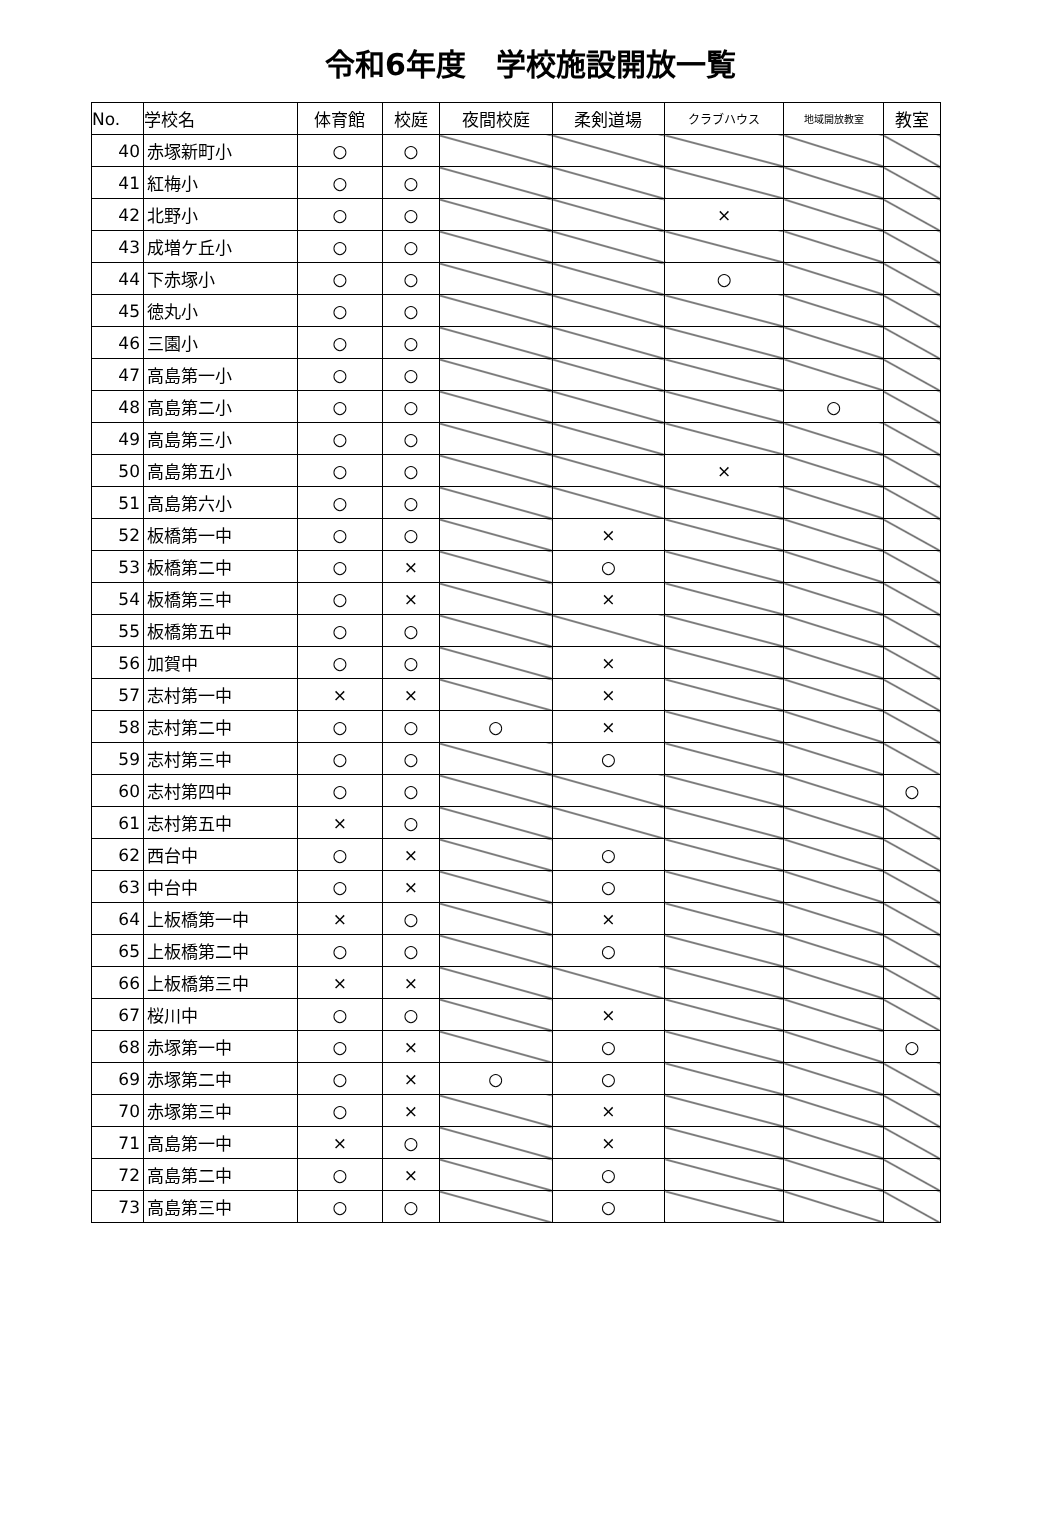令和6年度　学校施設開放一覧
| No. | 学校名 | 体育館 | 校庭 | 夜間校庭 | 柔剣道場 | クラブハウス | 地域開放教室 | 教室 |
| --- | --- | --- | --- | --- | --- | --- | --- | --- |
| 40 | 赤塚新町小 | ○ | ○ | | | | | |
| 41 | 紅梅小 | ○ | ○ | | | | | |
| 42 | 北野小 | ○ | ○ | | | × | | |
| 43 | 成増ケ丘小 | ○ | ○ | | | | | |
| 44 | 下赤塚小 | ○ | ○ | | | ○ | | |
| 45 | 徳丸小 | ○ | ○ | | | | | |
| 46 | 三園小 | ○ | ○ | | | | | |
| 47 | 高島第一小 | ○ | ○ | | | | | |
| 48 | 高島第二小 | ○ | ○ | | | | ○ | |
| 49 | 高島第三小 | ○ | ○ | | | | | |
| 50 | 高島第五小 | ○ | ○ | | | × | | |
| 51 | 高島第六小 | ○ | ○ | | | | | |
| 52 | 板橋第一中 | ○ | ○ | | × | | | |
| 53 | 板橋第二中 | ○ | × | | ○ | | | |
| 54 | 板橋第三中 | ○ | × | | × | | | |
| 55 | 板橋第五中 | ○ | ○ | | | | | |
| 56 | 加賀中 | ○ | ○ | | × | | | |
| 57 | 志村第一中 | × | × | | × | | | |
| 58 | 志村第二中 | ○ | ○ | ○ | × | | | |
| 59 | 志村第三中 | ○ | ○ | | ○ | | | |
| 60 | 志村第四中 | ○ | ○ | | | | | ○ |
| 61 | 志村第五中 | × | ○ | | | | | |
| 62 | 西台中 | ○ | × | | ○ | | | |
| 63 | 中台中 | ○ | × | | ○ | | | |
| 64 | 上板橋第一中 | × | ○ | | × | | | |
| 65 | 上板橋第二中 | ○ | ○ | | ○ | | | |
| 66 | 上板橋第三中 | × | × | | | | | |
| 67 | 桜川中 | ○ | ○ | | × | | | |
| 68 | 赤塚第一中 | ○ | × | | ○ | | | ○ |
| 69 | 赤塚第二中 | ○ | × | ○ | ○ | | | |
| 70 | 赤塚第三中 | ○ | × | | × | | | |
| 71 | 高島第一中 | × | ○ | | × | | | |
| 72 | 高島第二中 | ○ | × | | ○ | | | |
| 73 | 高島第三中 | ○ | ○ | | ○ | | | |